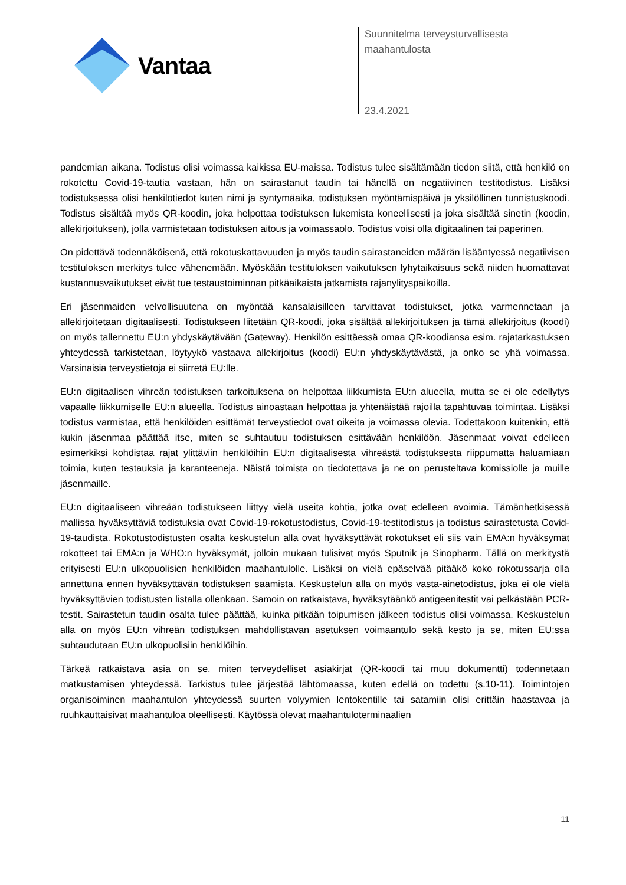Vantaa
Suunnitelma terveysturvallisesta
maahantulosta
23.4.2021
pandemian aikana. Todistus olisi voimassa kaikissa EU-maissa. Todistus tulee sisältämään tiedon siitä, että henkilö on rokotettu Covid-19-tautia vastaan, hän on sairastanut taudin tai hänellä on negatiivinen testitodistus. Lisäksi todistuksessa olisi henkilötiedot kuten nimi ja syntymäaika, todistuksen myöntämispäivä ja yksilöllinen tunnistuskoodi. Todistus sisältää myös QR-koodin, joka helpottaa todistuksen lukemista koneellisesti ja joka sisältää sinetin (koodin, allekirjoituksen), jolla varmistetaan todistuksen aitous ja voimassaolo. Todistus voisi olla digitaalinen tai paperinen.
On pidettävä todennäköisenä, että rokotuskattavuuden ja myös taudin sairastaneiden määrän lisääntyessä negatiivisen testituloksen merkitys tulee vähenemään. Myöskään testituloksen vaikutuksen lyhytaikaisuus sekä niiden huomattavat kustannusvaikutukset eivät tue testaustoiminnan pitkäaikaista jatkamista rajanylityspaikoilla.
Eri jäsenmaiden velvollisuutena on myöntää kansalaisilleen tarvittavat todistukset, jotka varmennetaan ja allekirjoitetaan digitaalisesti. Todistukseen liitetään QR-koodi, joka sisältää allekirjoituksen ja tämä allekirjoitus (koodi) on myös tallennettu EU:n yhdyskäytävään (Gateway). Henkilön esittäessä omaa QR-koodiansa esim. rajatarkastuksen yhteydessä tarkistetaan, löytyykö vastaava allekirjoitus (koodi) EU:n yhdyskäytävästä, ja onko se yhä voimassa. Varsinaisia terveystietoja ei siirretä EU:lle.
EU:n digitaalisen vihreän todistuksen tarkoituksena on helpottaa liikkumista EU:n alueella, mutta se ei ole edellytys vapaalle liikkumiselle EU:n alueella. Todistus ainoastaan helpottaa ja yhtenäistää rajoilla tapahtuvaa toimintaa. Lisäksi todistus varmistaa, että henkilöiden esittämät terveystiedot ovat oikeita ja voimassa olevia. Todettakoon kuitenkin, että kukin jäsenmaa päättää itse, miten se suhtautuu todistuksen esittävään henkilöön. Jäsenmaat voivat edelleen esimerkiksi kohdistaa rajat ylittäviin henkilöihin EU:n digitaalisesta vihreästä todistuksesta riippumatta haluamiaan toimia, kuten testauksia ja karanteeneja. Näistä toimista on tiedotettava ja ne on perusteltava komissiolle ja muille jäsenmaille.
EU:n digitaaliseen vihreään todistukseen liittyy vielä useita kohtia, jotka ovat edelleen avoimia. Tämänhetkisessä mallissa hyväksyttäviä todistuksia ovat Covid-19-rokotustodistus, Covid-19-testitodistus ja todistus sairastetusta Covid-19-taudista. Rokotustodistusten osalta keskustelun alla ovat hyväksyttävät rokotukset eli siis vain EMA:n hyväksymät rokotteet tai EMA:n ja WHO:n hyväksymät, jolloin mukaan tulisivat myös Sputnik ja Sinopharm. Tällä on merkitystä erityisesti EU:n ulkopuolisien henkilöiden maahantulolle. Lisäksi on vielä epäselvää pitääkö koko rokotussarja olla annettuna ennen hyväksyttävän todistuksen saamista. Keskustelun alla on myös vasta-ainetodistus, joka ei ole vielä hyväksyttävien todistusten listalla ollenkaan. Samoin on ratkaistava, hyväksytäänkö antigeenitestit vai pelkästään PCR-testit. Sairastetun taudin osalta tulee päättää, kuinka pitkään toipumisen jälkeen todistus olisi voimassa. Keskustelun alla on myös EU:n vihreän todistuksen mahdollistavan asetuksen voimaantulo sekä kesto ja se, miten EU:ssa suhtaudutaan EU:n ulkopuolisiin henkilöihin.
Tärkeä ratkaistava asia on se, miten terveydelliset asiakirjat (QR-koodi tai muu dokumentti) todennetaan matkustamisen yhteydessä. Tarkistus tulee järjestää lähtömaassa, kuten edellä on todettu (s.10-11). Toimintojen organisoiminen maahantulon yhteydessä suurten volyymien lentokentille tai satamiin olisi erittäin haastavaa ja ruuhkauttaisivat maahantuloa oleellisesti. Käytössä olevat maahantuloterminaalien
11